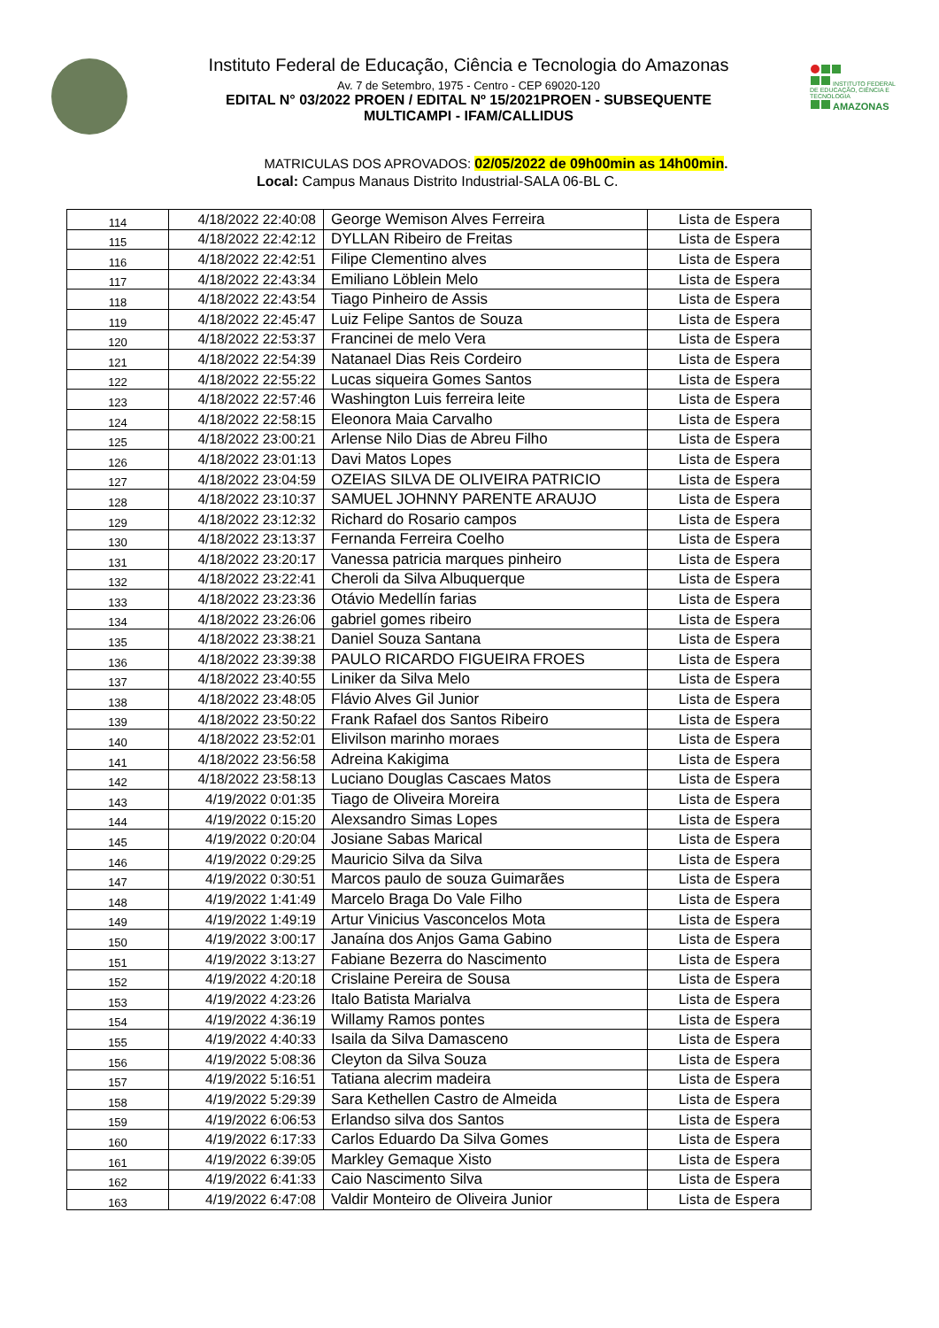Instituto Federal de Educação, Ciência e Tecnologia do Amazonas
Av. 7 de Setembro, 1975 - Centro - CEP 69020-120
EDITAL N° 03/2022 PROEN / EDITAL Nº 15/2021PROEN - SUBSEQUENTE
MULTICAMPI - IFAM/CALLIDUS
INSTITUTO FEDERAL DE EDUCAÇÃO, CIÊNCIA E TECNOLOGIA
AMAZONAS
MATRICULAS DOS APROVADOS: 02/05/2022 de 09h00min as 14h00min.
Local: Campus Manaus Distrito Industrial-SALA 06-BL C.
| 114 | 4/18/2022 22:40:08 | George Wemison Alves Ferreira | Lista de Espera |
| 115 | 4/18/2022 22:42:12 | DYLLAN Ribeiro de Freitas | Lista de Espera |
| 116 | 4/18/2022 22:42:51 | Filipe Clementino alves | Lista de Espera |
| 117 | 4/18/2022 22:43:34 | Emiliano Löblein Melo | Lista de Espera |
| 118 | 4/18/2022 22:43:54 | Tiago Pinheiro de Assis | Lista de Espera |
| 119 | 4/18/2022 22:45:47 | Luiz Felipe Santos de Souza | Lista de Espera |
| 120 | 4/18/2022 22:53:37 | Francinei de melo Vera | Lista de Espera |
| 121 | 4/18/2022 22:54:39 | Natanael Dias Reis Cordeiro | Lista de Espera |
| 122 | 4/18/2022 22:55:22 | Lucas siqueira Gomes Santos | Lista de Espera |
| 123 | 4/18/2022 22:57:46 | Washington Luis ferreira leite | Lista de Espera |
| 124 | 4/18/2022 22:58:15 | Eleonora Maia Carvalho | Lista de Espera |
| 125 | 4/18/2022 23:00:21 | Arlense Nilo Dias de Abreu Filho | Lista de Espera |
| 126 | 4/18/2022 23:01:13 | Davi Matos Lopes | Lista de Espera |
| 127 | 4/18/2022 23:04:59 | OZEIAS SILVA DE OLIVEIRA PATRICIO | Lista de Espera |
| 128 | 4/18/2022 23:10:37 | SAMUEL JOHNNY PARENTE ARAUJO | Lista de Espera |
| 129 | 4/18/2022 23:12:32 | Richard do Rosario campos | Lista de Espera |
| 130 | 4/18/2022 23:13:37 | Fernanda Ferreira Coelho | Lista de Espera |
| 131 | 4/18/2022 23:20:17 | Vanessa patricia marques pinheiro | Lista de Espera |
| 132 | 4/18/2022 23:22:41 | Cheroli da Silva Albuquerque | Lista de Espera |
| 133 | 4/18/2022 23:23:36 | Otávio Medellín farias | Lista de Espera |
| 134 | 4/18/2022 23:26:06 | gabriel gomes ribeiro | Lista de Espera |
| 135 | 4/18/2022 23:38:21 | Daniel Souza Santana | Lista de Espera |
| 136 | 4/18/2022 23:39:38 | PAULO RICARDO FIGUEIRA FROES | Lista de Espera |
| 137 | 4/18/2022 23:40:55 | Liniker da Silva Melo | Lista de Espera |
| 138 | 4/18/2022 23:48:05 | Flávio Alves Gil Junior | Lista de Espera |
| 139 | 4/18/2022 23:50:22 | Frank Rafael dos Santos Ribeiro | Lista de Espera |
| 140 | 4/18/2022 23:52:01 | Elivilson marinho moraes | Lista de Espera |
| 141 | 4/18/2022 23:56:58 | Adreina Kakigima | Lista de Espera |
| 142 | 4/18/2022 23:58:13 | Luciano Douglas Cascaes Matos | Lista de Espera |
| 143 | 4/19/2022 0:01:35 | Tiago de Oliveira Moreira | Lista de Espera |
| 144 | 4/19/2022 0:15:20 | Alexsandro Simas Lopes | Lista de Espera |
| 145 | 4/19/2022 0:20:04 | Josiane Sabas Marical | Lista de Espera |
| 146 | 4/19/2022 0:29:25 | Mauricio Silva da Silva | Lista de Espera |
| 147 | 4/19/2022 0:30:51 | Marcos paulo de souza Guimarães | Lista de Espera |
| 148 | 4/19/2022 1:41:49 | Marcelo Braga Do Vale Filho | Lista de Espera |
| 149 | 4/19/2022 1:49:19 | Artur Vinicius Vasconcelos Mota | Lista de Espera |
| 150 | 4/19/2022 3:00:17 | Janaína dos Anjos Gama Gabino | Lista de Espera |
| 151 | 4/19/2022 3:13:27 | Fabiane Bezerra do Nascimento | Lista de Espera |
| 152 | 4/19/2022 4:20:18 | Crislaine Pereira de Sousa | Lista de Espera |
| 153 | 4/19/2022 4:23:26 | Italo Batista Marialva | Lista de Espera |
| 154 | 4/19/2022 4:36:19 | Willamy Ramos pontes | Lista de Espera |
| 155 | 4/19/2022 4:40:33 | Isaila da Silva Damasceno | Lista de Espera |
| 156 | 4/19/2022 5:08:36 | Cleyton da Silva Souza | Lista de Espera |
| 157 | 4/19/2022 5:16:51 | Tatiana alecrim madeira | Lista de Espera |
| 158 | 4/19/2022 5:29:39 | Sara Kethellen Castro de Almeida | Lista de Espera |
| 159 | 4/19/2022 6:06:53 | Erlandso silva dos Santos | Lista de Espera |
| 160 | 4/19/2022 6:17:33 | Carlos Eduardo Da Silva Gomes | Lista de Espera |
| 161 | 4/19/2022 6:39:05 | Markley Gemaque Xisto | Lista de Espera |
| 162 | 4/19/2022 6:41:33 | Caio Nascimento Silva | Lista de Espera |
| 163 | 4/19/2022 6:47:08 | Valdir Monteiro de Oliveira Junior | Lista de Espera |